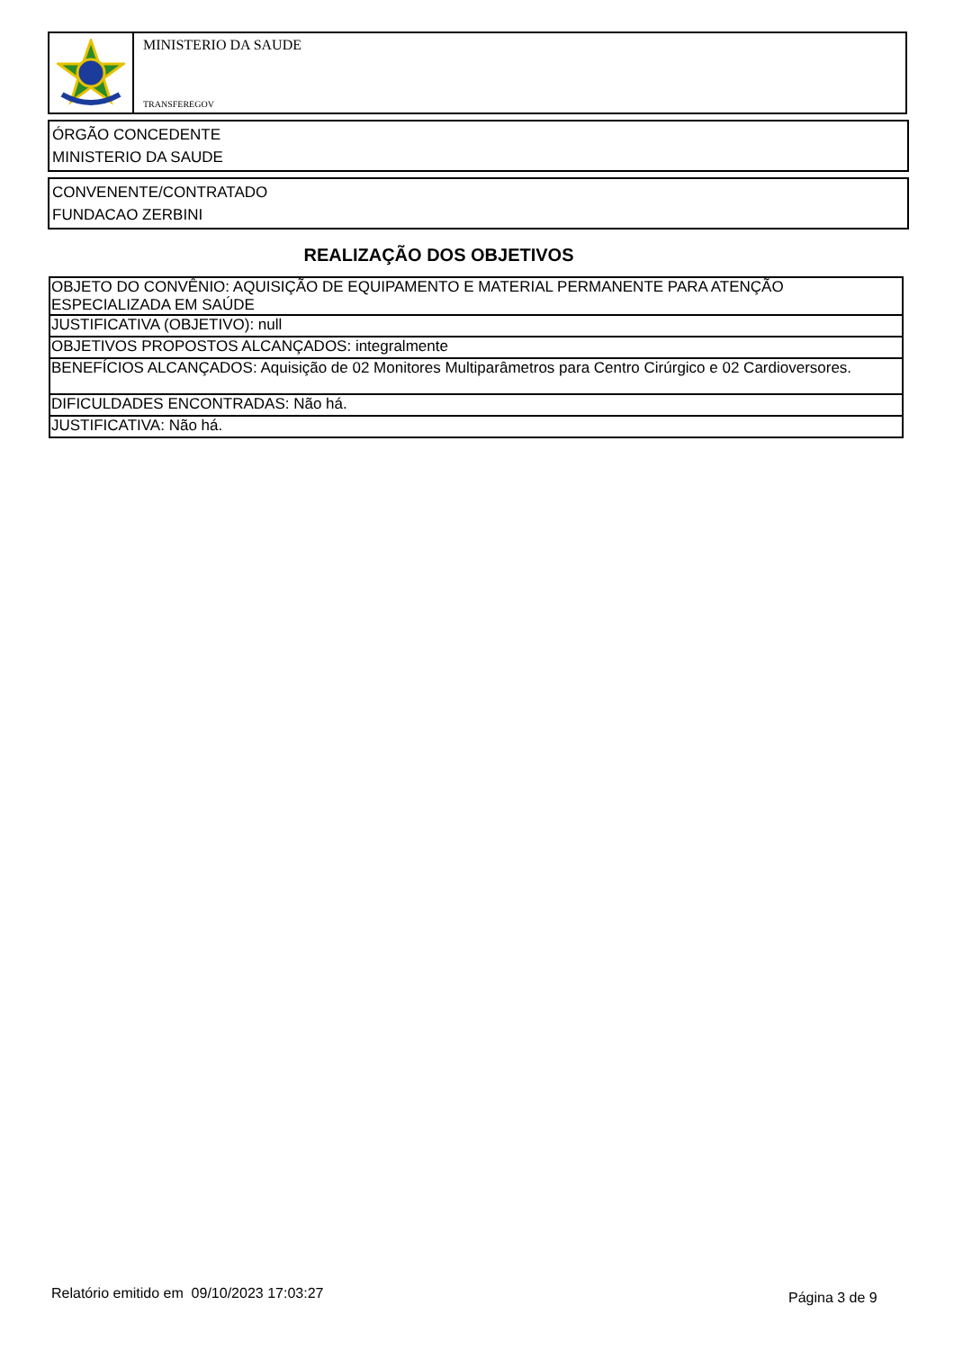MINISTERIO DA SAUDE
TRANSFEREGOV
ÓRGÃO CONCEDENTE
MINISTERIO DA SAUDE
CONVENENTE/CONTRATADO
FUNDACAO ZERBINI
REALIZAÇÃO DOS OBJETIVOS
| OBJETO DO CONVÊNIO: AQUISIÇÃO DE EQUIPAMENTO E MATERIAL PERMANENTE PARA ATENÇÃO ESPECIALIZADA EM SAÚDE |
| JUSTIFICATIVA (OBJETIVO): null |
| OBJETIVOS PROPOSTOS ALCANÇADOS: integralmente |
| BENEFÍCIOS ALCANÇADOS: Aquisição de 02 Monitores Multiparâmetros para Centro Cirúrgico e 02 Cardioversores. |
| DIFICULDADES ENCONTRADAS: Não há. |
| JUSTIFICATIVA: Não há. |
Relatório emitido em 09/10/2023 17:03:27
Página 3 de 9